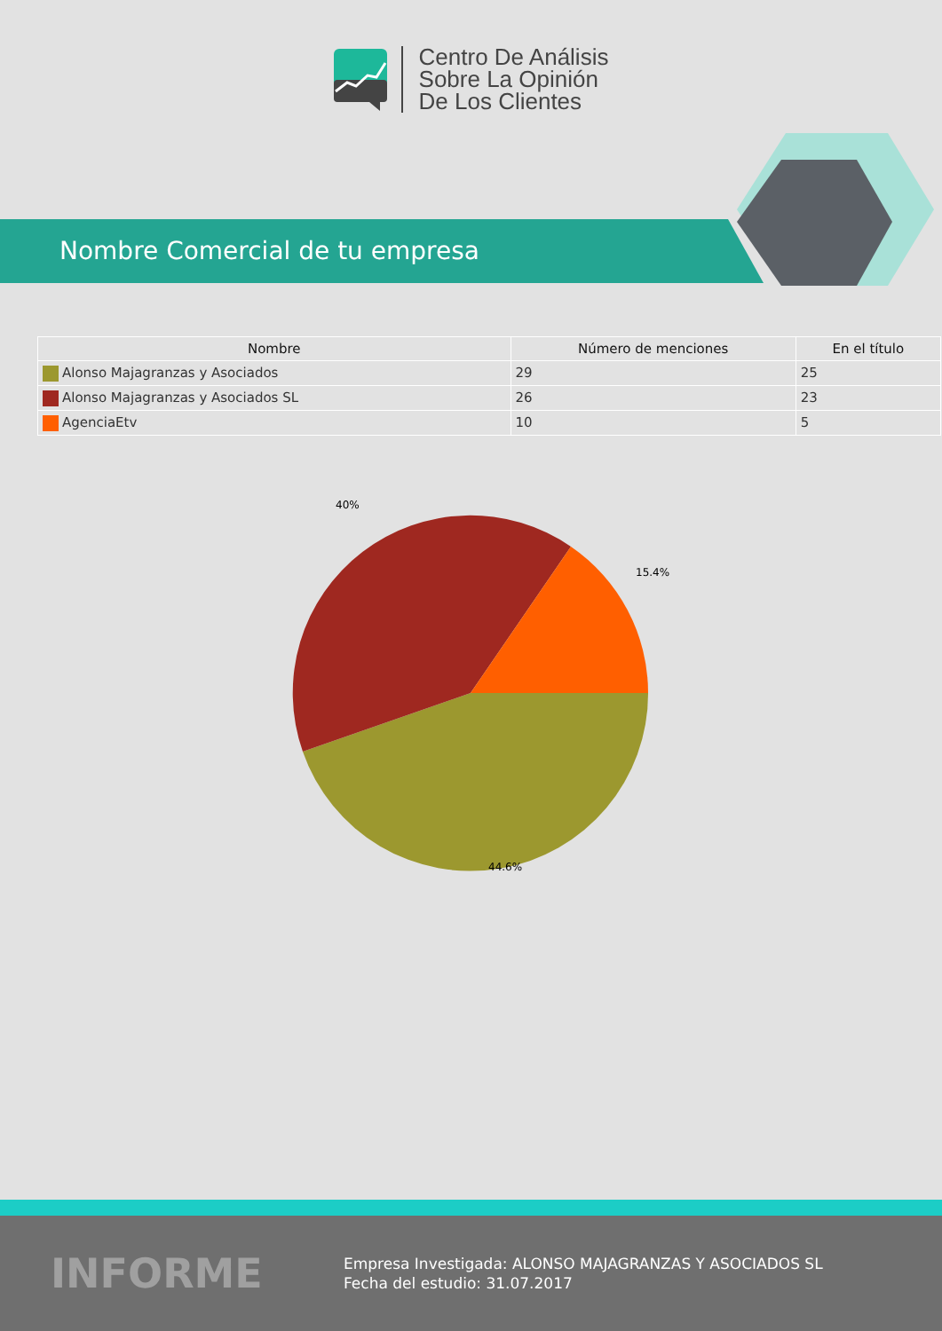Centro De Análisis
Sobre La Opinión
De Los Clientes
Nombre Comercial de tu empresa
| Nombre | Número de menciones | En el título |
| --- | --- | --- |
| Alonso Majagranzas y Asociados | 29 | 25 |
| Alonso Majagranzas y Asociados SL | 26 | 23 |
| AgenciaEtv | 10 | 5 |
40%
15.4%
44.6%
INFORME
Empresa Investigada: ALONSO MAJAGRANZAS Y ASOCIADOS SL
Fecha del estudio: 31.07.2017